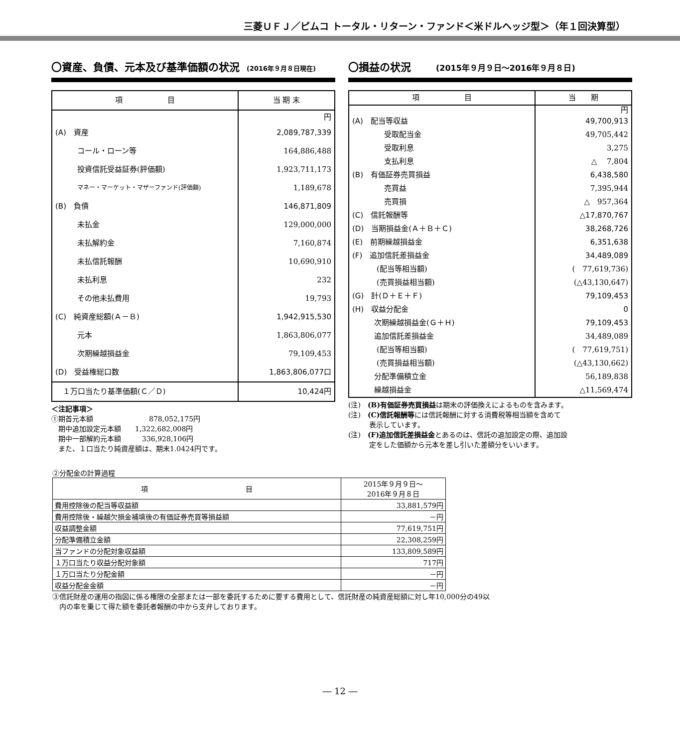三菱ＵＦＪ／ピムコ トータル・リターン・ファンド＜米ドルヘッジ型＞（年１回決算型）
〇資産、負債、元本及び基準価額の状況 (2016年９月８日現在)
| 項 目 | 当 期 末 |
| --- | --- |
| | 円 |
| (A) 資産 | 2,089,787,339 |
| コール・ローン等 | 164,886,488 |
| 投資信託受益証券(評価額) | 1,923,711,173 |
| マネー・マーケット・マザーファンド(評価額) | 1,189,678 |
| (B) 負債 | 146,871,809 |
| 未払金 | 129,000,000 |
| 未払解約金 | 7,160,874 |
| 未払信託報酬 | 10,690,910 |
| 未払利息 | 232 |
| その他未払費用 | 19,793 |
| (C) 純資産総額(Ａ－Ｂ) | 1,942,915,530 |
| 元本 | 1,863,806,077 |
| 次期繰越損益金 | 79,109,453 |
| (D) 受益権総口数 | 1,863,806,077口 |
| １万口当たり基準価額(Ｃ／Ｄ) | 10,424円 |
＜注記事項＞
①期首元本額　　　　　　　　878,052,175円
　期中追加設定元本額　　1,322,682,008円
　期中一部解約元本額　　　336,928,106円
　また、１口当たり純資産額は、期末1.0424円です。
〇損益の状況 (2015年９月９日～2016年９月８日)
| 項 目 | 当 期 |
| --- | --- |
| | 円 |
| (A) 配当等収益 | 49,700,913 |
| 受取配当金 | 49,705,442 |
| 受取利息 | 3,275 |
| 支払利息 | △ 7,804 |
| (B) 有価証券売買損益 | 6,438,580 |
| 売買益 | 7,395,944 |
| 売買損 | △ 957,364 |
| (C) 信託報酬等 | △17,870,767 |
| (D) 当期損益金(Ａ＋Ｂ＋Ｃ) | 38,268,726 |
| (E) 前期繰越損益金 | 6,351,638 |
| (F) 追加信託差損益金 | 34,489,089 |
| (配当等相当額) | ( 77,619,736) |
| (売買損益相当額) | (△43,130,647) |
| (G) 計(Ｄ＋Ｅ＋Ｆ) | 79,109,453 |
| (H) 収益分配金 | 0 |
| 次期繰越損益金(Ｇ＋Ｈ) | 79,109,453 |
| 追加信託差損益金 | 34,489,089 |
| (配当等相当額) | ( 77,619,751) |
| (売買損益相当額) | (△43,130,662) |
| 分配準備積立金 | 56,189,838 |
| 繰越損益金 | △11,569,474 |
(注)　(B)有価証券売買損益は期末の評価換えによるものを含みます。
(注)　(C)信託報酬等には信託報酬に対する消費税等相当額を含めて
　　　表示しています。
(注)　(F)追加信託差損益金とあるのは、信託の追加設定の際、追加設
　　　定をした価額から元本を差し引いた差額分をいいます。
②分配金の計算過程
| 項 目 | 2015年９月９日～ 2016年９月８日 |
| --- | --- |
| 費用控除後の配当等収益額 | 33,881,579円 |
| 費用控除後・繰越欠損金補填後の有価証券売買等損益額 | －円 |
| 収益調整金額 | 77,619,751円 |
| 分配準備積立金額 | 22,308,259円 |
| 当ファンドの分配対象収益額 | 133,809,589円 |
| １万口当たり収益分配対象額 | 717円 |
| １万口当たり分配金額 | －円 |
| 収益分配金金額 | －円 |
③信託財産の運用の指図に係る権限の全部または一部を委託するために要する費用として、信託財産の純資産総額に対し年10,000分の49以
　内の率を乗じて得た額を委託者報酬の中から支弁しております。
― 12 ―